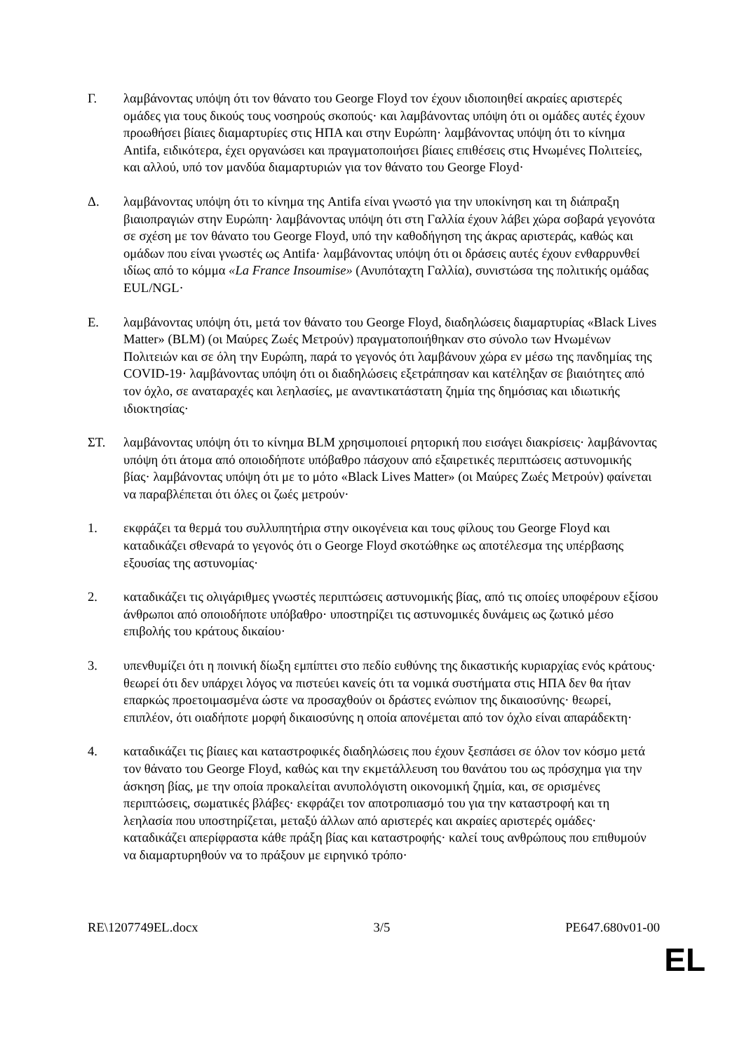Γ. λαμβάνοντας υπόψη ότι τον θάνατο του George Floyd τον έχουν ιδιοποιηθεί ακραίες αριστερές ομάδες για τους δικούς τους νοσηρούς σκοπούς· και λαμβάνοντας υπόψη ότι οι ομάδες αυτές έχουν προωθήσει βίαιες διαμαρτυρίες στις ΗΠΑ και στην Ευρώπη· λαμβάνοντας υπόψη ότι το κίνημα Antifa, ειδικότερα, έχει οργανώσει και πραγματοποιήσει βίαιες επιθέσεις στις Ηνωμένες Πολιτείες, και αλλού, υπό τον μανδύα διαμαρτυριών για τον θάνατο του George Floyd·
Δ. λαμβάνοντας υπόψη ότι το κίνημα της Antifa είναι γνωστό για την υποκίνηση και τη διάπραξη βιαιοπραγιών στην Ευρώπη· λαμβάνοντας υπόψη ότι στη Γαλλία έχουν λάβει χώρα σοβαρά γεγονότα σε σχέση με τον θάνατο του George Floyd, υπό την καθοδήγηση της άκρας αριστεράς, καθώς και ομάδων που είναι γνωστές ως Antifa· λαμβάνοντας υπόψη ότι οι δράσεις αυτές έχουν ενθαρρυνθεί ιδίως από το κόμμα «La France Insoumise» (Ανυπόταχτη Γαλλία), συνιστώσα της πολιτικής ομάδας EUL/NGL·
Ε. λαμβάνοντας υπόψη ότι, μετά τον θάνατο του George Floyd, διαδηλώσεις διαμαρτυρίας «Black Lives Matter» (BLM) (οι Μαύρες Ζωές Μετρούν) πραγματοποιήθηκαν στο σύνολο των Ηνωμένων Πολιτειών και σε όλη την Ευρώπη, παρά το γεγονός ότι λαμβάνουν χώρα εν μέσω της πανδημίας της COVID-19· λαμβάνοντας υπόψη ότι οι διαδηλώσεις εξετράπησαν και κατέληξαν σε βιαιότητες από τον όχλο, σε αναταραχές και λεηλασίες, με αναντικατάστατη ζημία της δημόσιας και ιδιωτικής ιδιοκτησίας·
ΣΤ. λαμβάνοντας υπόψη ότι το κίνημα BLM χρησιμοποιεί ρητορική που εισάγει διακρίσεις· λαμβάνοντας υπόψη ότι άτομα από οποιοδήποτε υπόβαθρο πάσχουν από εξαιρετικές περιπτώσεις αστυνομικής βίας· λαμβάνοντας υπόψη ότι με το μότο «Black Lives Matter» (οι Μαύρες Ζωές Μετρούν) φαίνεται να παραβλέπεται ότι όλες οι ζωές μετρούν·
1. εκφράζει τα θερμά του συλλυπητήρια στην οικογένεια και τους φίλους του George Floyd και καταδικάζει σθεναρά το γεγονός ότι ο George Floyd σκοτώθηκε ως αποτέλεσμα της υπέρβασης εξουσίας της αστυνομίας·
2. καταδικάζει τις ολιγάριθμες γνωστές περιπτώσεις αστυνομικής βίας, από τις οποίες υποφέρουν εξίσου άνθρωποι από οποιοδήποτε υπόβαθρο· υποστηρίζει τις αστυνομικές δυνάμεις ως ζωτικό μέσο επιβολής του κράτους δικαίου·
3. υπενθυμίζει ότι η ποινική δίωξη εμπίπτει στο πεδίο ευθύνης της δικαστικής κυριαρχίας ενός κράτους· θεωρεί ότι δεν υπάρχει λόγος να πιστεύει κανείς ότι τα νομικά συστήματα στις ΗΠΑ δεν θα ήταν επαρκώς προετοιμασμένα ώστε να προσαχθούν οι δράστες ενώπιον της δικαιοσύνης· θεωρεί, επιπλέον, ότι οιαδήποτε μορφή δικαιοσύνης η οποία απονέμεται από τον όχλο είναι απαράδεκτη·
4. καταδικάζει τις βίαιες και καταστροφικές διαδηλώσεις που έχουν ξεσπάσει σε όλον τον κόσμο μετά τον θάνατο του George Floyd, καθώς και την εκμετάλλευση του θανάτου του ως πρόσχημα για την άσκηση βίας, με την οποία προκαλείται ανυπολόγιστη οικονομική ζημία, και, σε ορισμένες περιπτώσεις, σωματικές βλάβες· εκφράζει τον αποτροπιασμό του για την καταστροφή και τη λεηλασία που υποστηρίζεται, μεταξύ άλλων από αριστερές και ακραίες αριστερές ομάδες· καταδικάζει απερίφραστα κάθε πράξη βίας και καταστροφής· καλεί τους ανθρώπους που επιθυμούν να διαμαρτυρηθούν να το πράξουν με ειρηνικό τρόπο·
RE\1207749EL.docx 3/5 PE647.680v01-00
EL